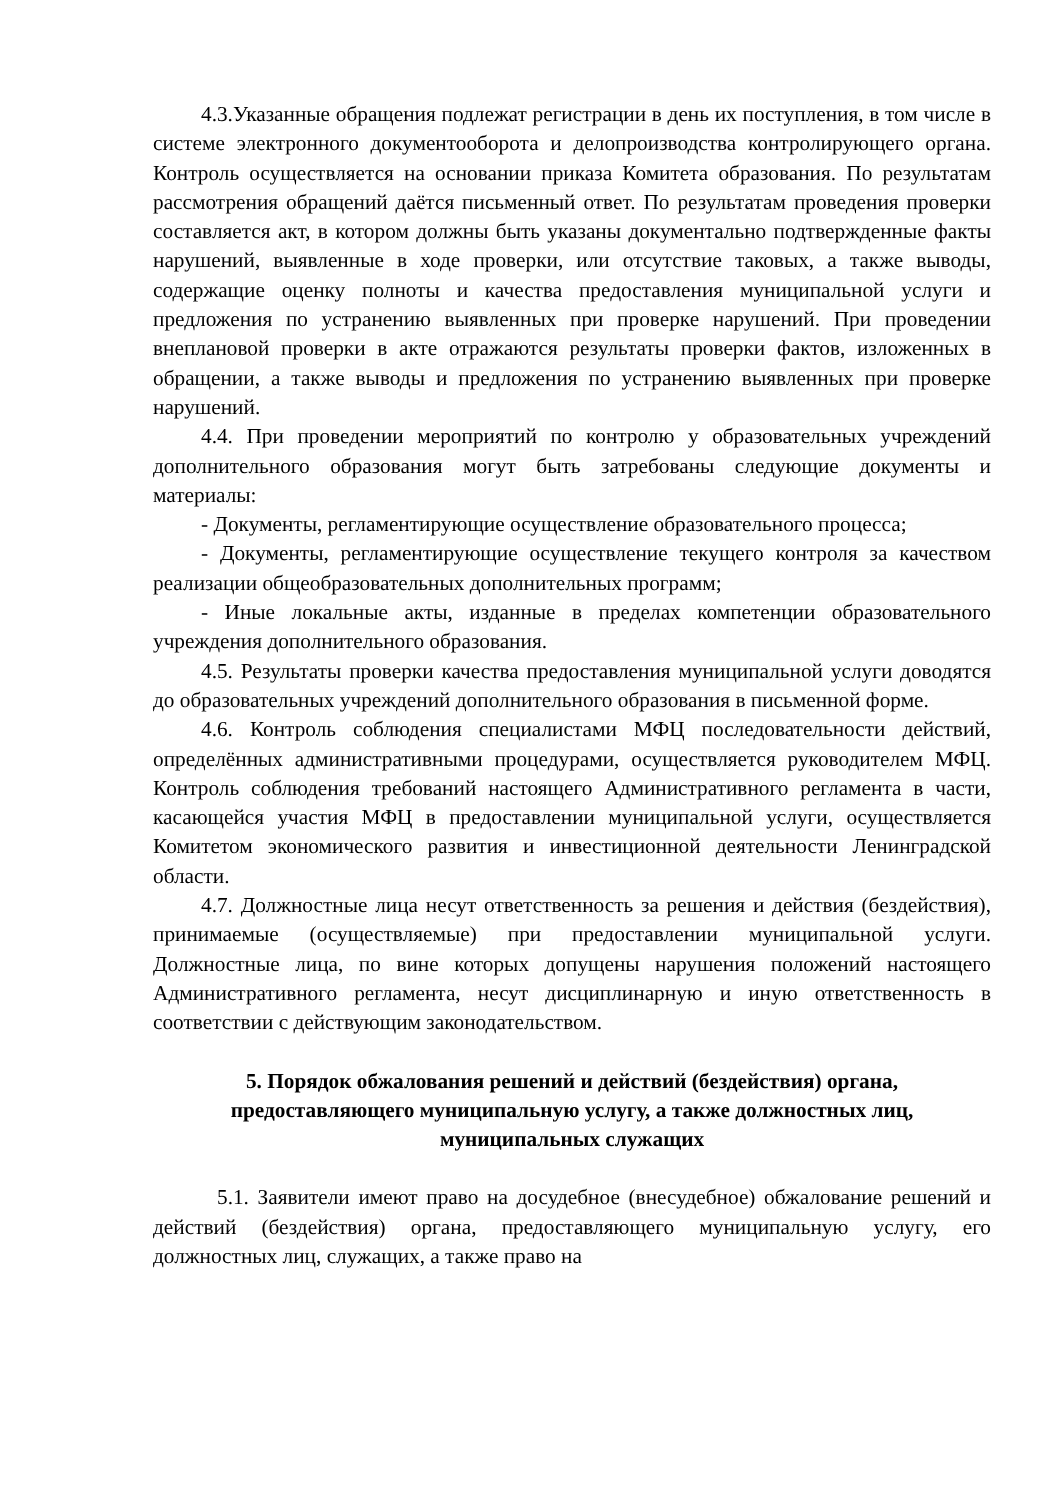4.3.Указанные обращения подлежат регистрации в день их поступления, в том числе в системе электронного документооборота и делопроизводства контролирующего органа. Контроль осуществляется на основании приказа Комитета образования. По результатам рассмотрения обращений даётся письменный ответ. По результатам проведения проверки составляется акт, в котором должны быть указаны документально подтвержденные факты нарушений, выявленные в ходе проверки, или отсутствие таковых, а также выводы, содержащие оценку полноты и качества предоставления муниципальной услуги и предложения по устранению выявленных при проверке нарушений. При проведении внеплановой проверки в акте отражаются результаты проверки фактов, изложенных в обращении, а также выводы и предложения по устранению выявленных при проверке нарушений.
4.4. При проведении мероприятий по контролю у образовательных учреждений дополнительного образования могут быть затребованы следующие документы и материалы:
- Документы, регламентирующие осуществление образовательного процесса;
- Документы, регламентирующие осуществление текущего контроля за качеством реализации общеобразовательных дополнительных программ;
- Иные локальные акты, изданные в пределах компетенции образовательного учреждения дополнительного образования.
4.5. Результаты проверки качества предоставления муниципальной услуги доводятся до образовательных учреждений дополнительного образования в письменной форме.
4.6. Контроль соблюдения специалистами МФЦ последовательности действий, определённых административными процедурами, осуществляется руководителем МФЦ. Контроль соблюдения требований настоящего Административного регламента в части, касающейся участия МФЦ в предоставлении муниципальной услуги, осуществляется Комитетом экономического развития и инвестиционной деятельности Ленинградской области.
4.7. Должностные лица несут ответственность за решения и действия (бездействия), принимаемые (осуществляемые) при предоставлении муниципальной услуги. Должностные лица, по вине которых допущены нарушения положений настоящего Административного регламента, несут дисциплинарную и иную ответственность в соответствии с действующим законодательством.
5. Порядок обжалования решений и действий (бездействия) органа, предоставляющего муниципальную услугу, а также должностных лиц, муниципальных служащих
5.1. Заявители имеют право на досудебное (внесудебное) обжалование решений и действий (бездействия) органа, предоставляющего муниципальную услугу, его должностных лиц, служащих, а также право на